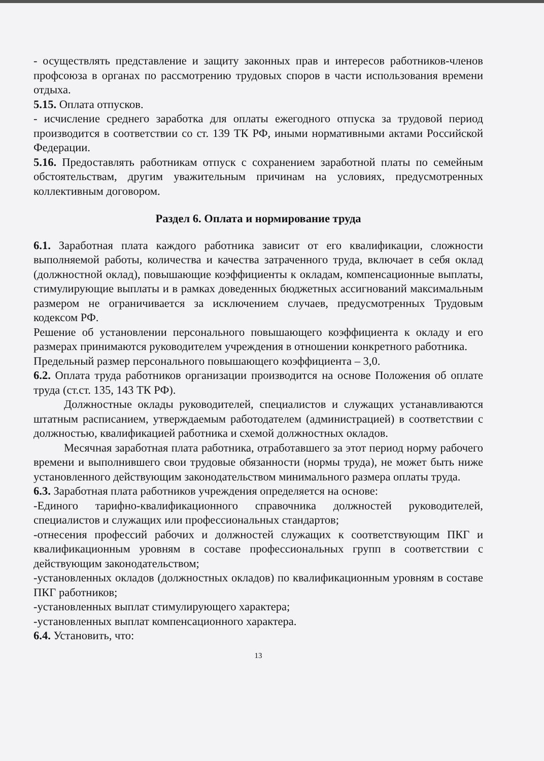- осуществлять представление и защиту законных прав и интересов работников-членов профсоюза в органах по рассмотрению трудовых споров в части использования времени отдыха.
5.15. Оплата отпусков.
- исчисление среднего заработка для оплаты ежегодного отпуска за трудовой период производится в соответствии со ст. 139 ТК РФ, иными нормативными актами Российской Федерации.
5.16. Предоставлять работникам отпуск с сохранением заработной платы по семейным обстоятельствам, другим уважительным причинам на условиях, предусмотренных коллективным договором.
Раздел 6. Оплата и нормирование труда
6.1. Заработная плата каждого работника зависит от его квалификации, сложности выполняемой работы, количества и качества затраченного труда, включает в себя оклад (должностной оклад), повышающие коэффициенты к окладам, компенсационные выплаты, стимулирующие выплаты и в рамках доведенных бюджетных ассигнований максимальным размером не ограничивается за исключением случаев, предусмотренных Трудовым кодексом РФ.
Решение об установлении персонального повышающего коэффициента к окладу и его размерах принимаются руководителем учреждения в отношении конкретного работника.
Предельный размер персонального повышающего коэффициента – 3,0.
6.2. Оплата труда работников организации производится на основе Положения об оплате труда (ст.ст. 135, 143 ТК РФ).
Должностные оклады руководителей, специалистов и служащих устанавливаются штатным расписанием, утверждаемым работодателем (администрацией) в соответствии с должностью, квалификацией работника и схемой должностных окладов.
Месячная заработная плата работника, отработавшего за этот период норму рабочего времени и выполнившего свои трудовые обязанности (нормы труда), не может быть ниже установленного действующим законодательством минимального размера оплаты труда.
6.3. Заработная плата работников учреждения определяется на основе:
-Единого тарифно-квалификационного справочника должностей руководителей, специалистов и служащих или профессиональных стандартов;
-отнесения профессий рабочих и должностей служащих к соответствующим ПКГ и квалификационным уровням в составе профессиональных групп в соответствии с действующим законодательством;
-установленных окладов (должностных окладов) по квалификационным уровням в составе ПКГ работников;
-установленных выплат стимулирующего характера;
-установленных выплат компенсационного характера.
6.4. Установить, что:
13